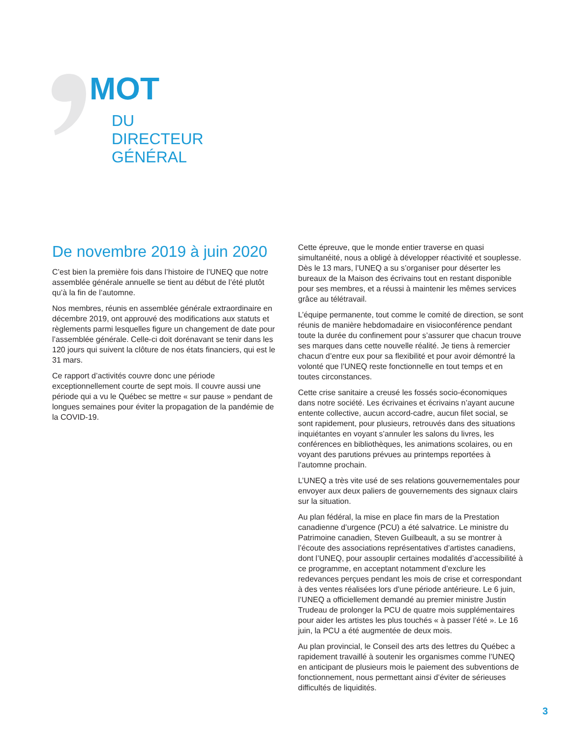MOT
DU
DIRECTEUR
GÉNÉRAL
De novembre 2019 à juin 2020
C’est bien la première fois dans l’histoire de l’UNEQ que notre assemblée générale annuelle se tient au début de l’été plutôt qu’à la fin de l’automne.
Nos membres, réunis en assemblée générale extraordinaire en décembre 2019, ont approuvé des modifications aux statuts et règlements parmi lesquelles figure un changement de date pour l’assemblée générale. Celle-ci doit dorénavant se tenir dans les 120 jours qui suivent la clôture de nos états financiers, qui est le 31 mars.
Ce rapport d’activités couvre donc une période exceptionnellement courte de sept mois. Il couvre aussi une période qui a vu le Québec se mettre « sur pause » pendant de longues semaines pour éviter la propagation de la pandémie de la COVID-19.
Cette épreuve, que le monde entier traverse en quasi simultanéité, nous a obligé à développer réactivité et souplesse. Dès le 13 mars, l’UNEQ a su s’organiser pour déserter les bureaux de la Maison des écrivains tout en restant disponible pour ses membres, et a réussi à maintenir les mêmes services grâce au télétravail.
L’équipe permanente, tout comme le comité de direction, se sont réunis de manière hebdomadaire en visioconférence pendant toute la durée du confinement pour s’assurer que chacun trouve ses marques dans cette nouvelle réalité. Je tiens à remercier chacun d’entre eux pour sa flexibilité et pour avoir démontré la volonté que l’UNEQ reste fonctionnelle en tout temps et en toutes circonstances.
Cette crise sanitaire a creusé les fossés socio-économiques dans notre société. Les écrivaines et écrivains n’ayant aucune entente collective, aucun accord-cadre, aucun filet social, se sont rapidement, pour plusieurs, retrouvés dans des situations inquiétantes en voyant s’annuler les salons du livres, les conférences en bibliothèques, les animations scolaires, ou en voyant des parutions prévues au printemps reportées à l’automne prochain.
L’UNEQ a très vite usé de ses relations gouvernementales pour envoyer aux deux paliers de gouvernements des signaux clairs sur la situation.
Au plan fédéral, la mise en place fin mars de la Prestation canadienne d’urgence (PCU) a été salvatrice. Le ministre du Patrimoine canadien, Steven Guilbeault, a su se montrer à l’écoute des associations représentatives d’artistes canadiens, dont l’UNEQ, pour assouplir certaines modalités d’accessibilité à ce programme, en acceptant notamment d’exclure les redevances perçues pendant les mois de crise et correspondant à des ventes réalisées lors d’une période antérieure. Le 6 juin, l’UNEQ a officiellement demandé au premier ministre Justin Trudeau de prolonger la PCU de quatre mois supplémentaires pour aider les artistes les plus touchés « à passer l’été ». Le 16 juin, la PCU a été augmentée de deux mois.
Au plan provincial, le Conseil des arts des lettres du Québec a rapidement travaillé à soutenir les organismes comme l’UNEQ en anticipant de plusieurs mois le paiement des subventions de fonctionnement, nous permettant ainsi d’éviter de sérieuses difficultés de liquidités.
3